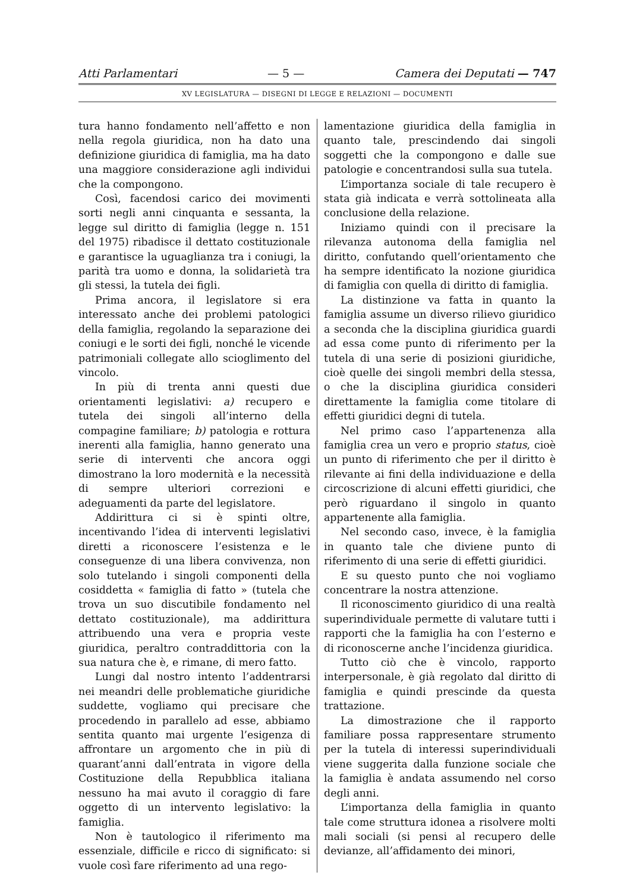Atti Parlamentari — 5 — Camera dei Deputati — 747
XV LEGISLATURA — DISEGNI DI LEGGE E RELAZIONI — DOCUMENTI
tura hanno fondamento nell’affetto e non nella regola giuridica, non ha dato una definizione giuridica di famiglia, ma ha dato una maggiore considerazione agli individui che la compongono.
Così, facendosi carico dei movimenti sorti negli anni cinquanta e sessanta, la legge sul diritto di famiglia (legge n. 151 del 1975) ribadisce il dettato costituzionale e garantisce la uguaglianza tra i coniugi, la parità tra uomo e donna, la solidarietà tra gli stessi, la tutela dei figli.
Prima ancora, il legislatore si era interessato anche dei problemi patologici della famiglia, regolando la separazione dei coniugi e le sorti dei figli, nonché le vicende patrimoniali collegate allo scioglimento del vincolo.
In più di trenta anni questi due orientamenti legislativi: a) recupero e tutela dei singoli all’interno della compagine familiare; b) patologia e rottura inerenti alla famiglia, hanno generato una serie di interventi che ancora oggi dimostrano la loro modernità e la necessità di sempre ulteriori correzioni e adeguamenti da parte del legislatore.
Addirittura ci si è spinti oltre, incentivando l’idea di interventi legislativi diretti a riconoscere l’esistenza e le conseguenze di una libera convivenza, non solo tutelando i singoli componenti della cosiddetta « famiglia di fatto » (tutela che trova un suo discutibile fondamento nel dettato costituzionale), ma addirittura attribuendo una vera e propria veste giuridica, peraltro contraddittoria con la sua natura che è, e rimane, di mero fatto.
Lungi dal nostro intento l’addentrarsi nei meandri delle problematiche giuridiche suddette, vogliamo qui precisare che procedendo in parallelo ad esse, abbiamo sentita quanto mai urgente l’esigenza di affrontare un argomento che in più di quarant’anni dall’entrata in vigore della Costituzione della Repubblica italiana nessuno ha mai avuto il coraggio di fare oggetto di un intervento legislativo: la famiglia.
Non è tautologico il riferimento ma essenziale, difficile e ricco di significato: si vuole così fare riferimento ad una rego-
lamentazione giuridica della famiglia in quanto tale, prescindendo dai singoli soggetti che la compongono e dalle sue patologie e concentrandosi sulla sua tutela.
L’importanza sociale di tale recupero è stata già indicata e verrà sottolineata alla conclusione della relazione.
Iniziamo quindi con il precisare la rilevanza autonoma della famiglia nel diritto, confutando quell’orientamento che ha sempre identificato la nozione giuridica di famiglia con quella di diritto di famiglia.
La distinzione va fatta in quanto la famiglia assume un diverso rilievo giuridico a seconda che la disciplina giuridica guardi ad essa come punto di riferimento per la tutela di una serie di posizioni giuridiche, cioè quelle dei singoli membri della stessa, o che la disciplina giuridica consideri direttamente la famiglia come titolare di effetti giuridici degni di tutela.
Nel primo caso l’appartenenza alla famiglia crea un vero e proprio status, cioè un punto di riferimento che per il diritto è rilevante ai fini della individuazione e della circoscrizione di alcuni effetti giuridici, che però riguardano il singolo in quanto appartenente alla famiglia.
Nel secondo caso, invece, è la famiglia in quanto tale che diviene punto di riferimento di una serie di effetti giuridici.
E su questo punto che noi vogliamo concentrare la nostra attenzione.
Il riconoscimento giuridico di una realtà superindividuale permette di valutare tutti i rapporti che la famiglia ha con l’esterno e di riconoscerne anche l’incidenza giuridica.
Tutto ciò che è vincolo, rapporto interpersonale, è già regolato dal diritto di famiglia e quindi prescinde da questa trattazione.
La dimostrazione che il rapporto familiare possa rappresentare strumento per la tutela di interessi superindividuali viene suggerita dalla funzione sociale che la famiglia è andata assumendo nel corso degli anni.
L’importanza della famiglia in quanto tale come struttura idonea a risolvere molti mali sociali (si pensi al recupero delle devianze, all’affidamento dei minori,